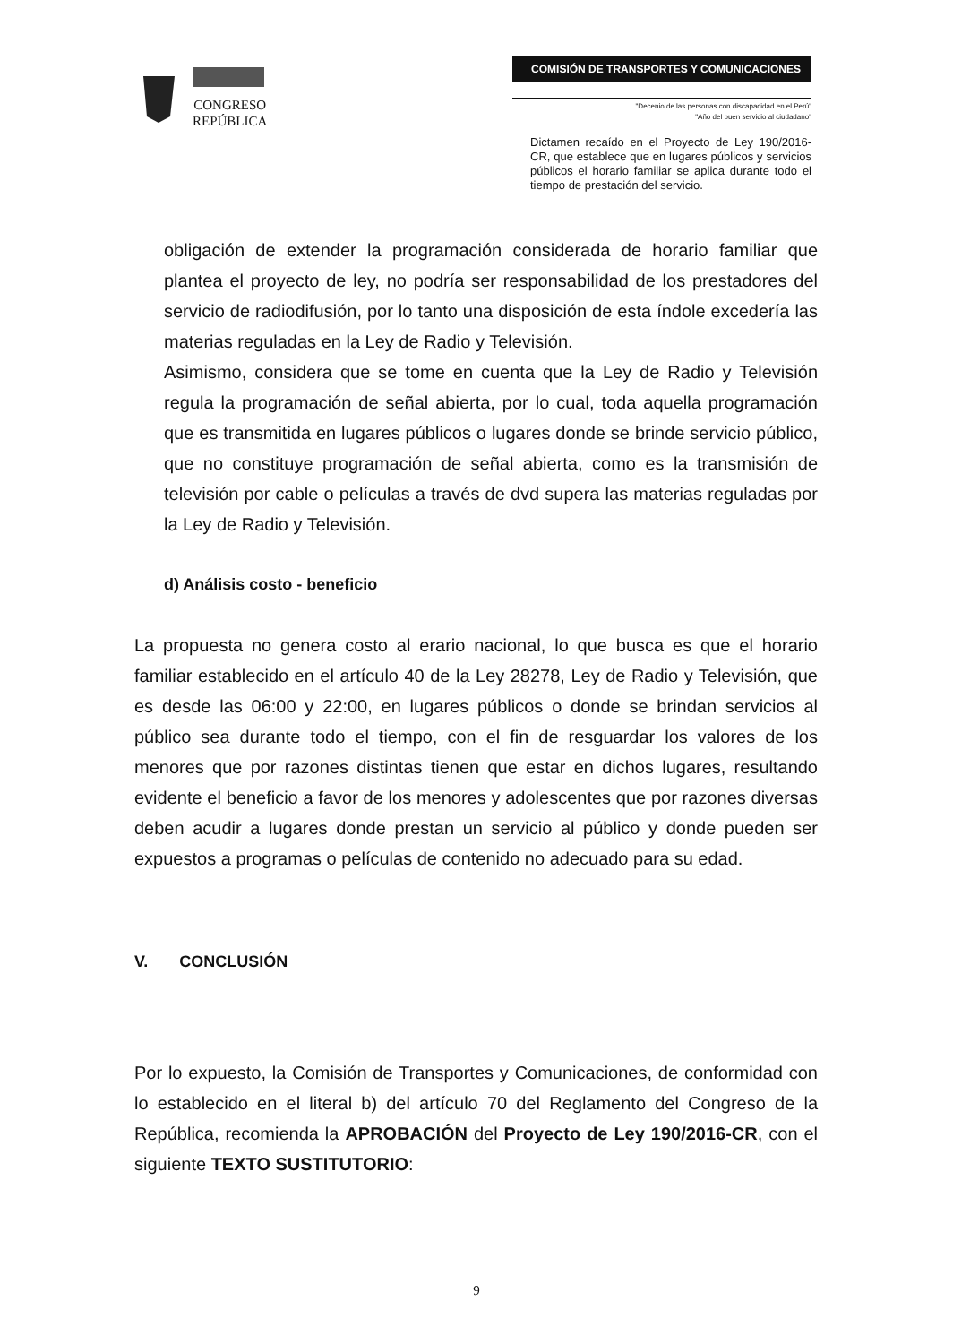CONGRESO
REPÚBLICA
COMISIÓN DE TRANSPORTES Y COMUNICACIONES
"Decenio de las personas con discapacidad en el Perú"
"Año del buen servicio al ciudadano"
Dictamen recaído en el Proyecto de Ley 190/2016-CR, que establece que en lugares públicos y servicios públicos el horario familiar se aplica durante todo el tiempo de prestación del servicio.
obligación de extender la programación considerada de horario familiar que plantea el proyecto de ley, no podría ser responsabilidad de los prestadores del servicio de radiodifusión, por lo tanto una disposición de esta índole excedería las materias reguladas en la Ley de Radio y Televisión.
Asimismo, considera que se tome en cuenta que la Ley de Radio y Televisión regula la programación de señal abierta, por lo cual, toda aquella programación que es transmitida en lugares públicos o lugares donde se brinde servicio público, que no constituye programación de señal abierta, como es la transmisión de televisión por cable o películas a través de dvd supera las materias reguladas por la Ley de Radio y Televisión.
d) Análisis costo - beneficio
La propuesta no genera costo al erario nacional, lo que busca es que el horario familiar establecido en el artículo 40 de la Ley 28278, Ley de Radio y Televisión, que es desde las 06:00 y 22:00, en lugares públicos o donde se brindan servicios al público sea durante todo el tiempo, con el fin de resguardar los valores de los menores que por razones distintas tienen que estar en dichos lugares, resultando evidente el beneficio a favor de los menores y adolescentes que por razones diversas deben acudir a lugares donde prestan un servicio al público y donde pueden ser expuestos a programas o películas de contenido no adecuado para su edad.
V. CONCLUSIÓN
Por lo expuesto, la Comisión de Transportes y Comunicaciones, de conformidad con lo establecido en el literal b) del artículo 70 del Reglamento del Congreso de la República, recomienda la APROBACIÓN del Proyecto de Ley 190/2016-CR, con el siguiente TEXTO SUSTITUTORIO:
9